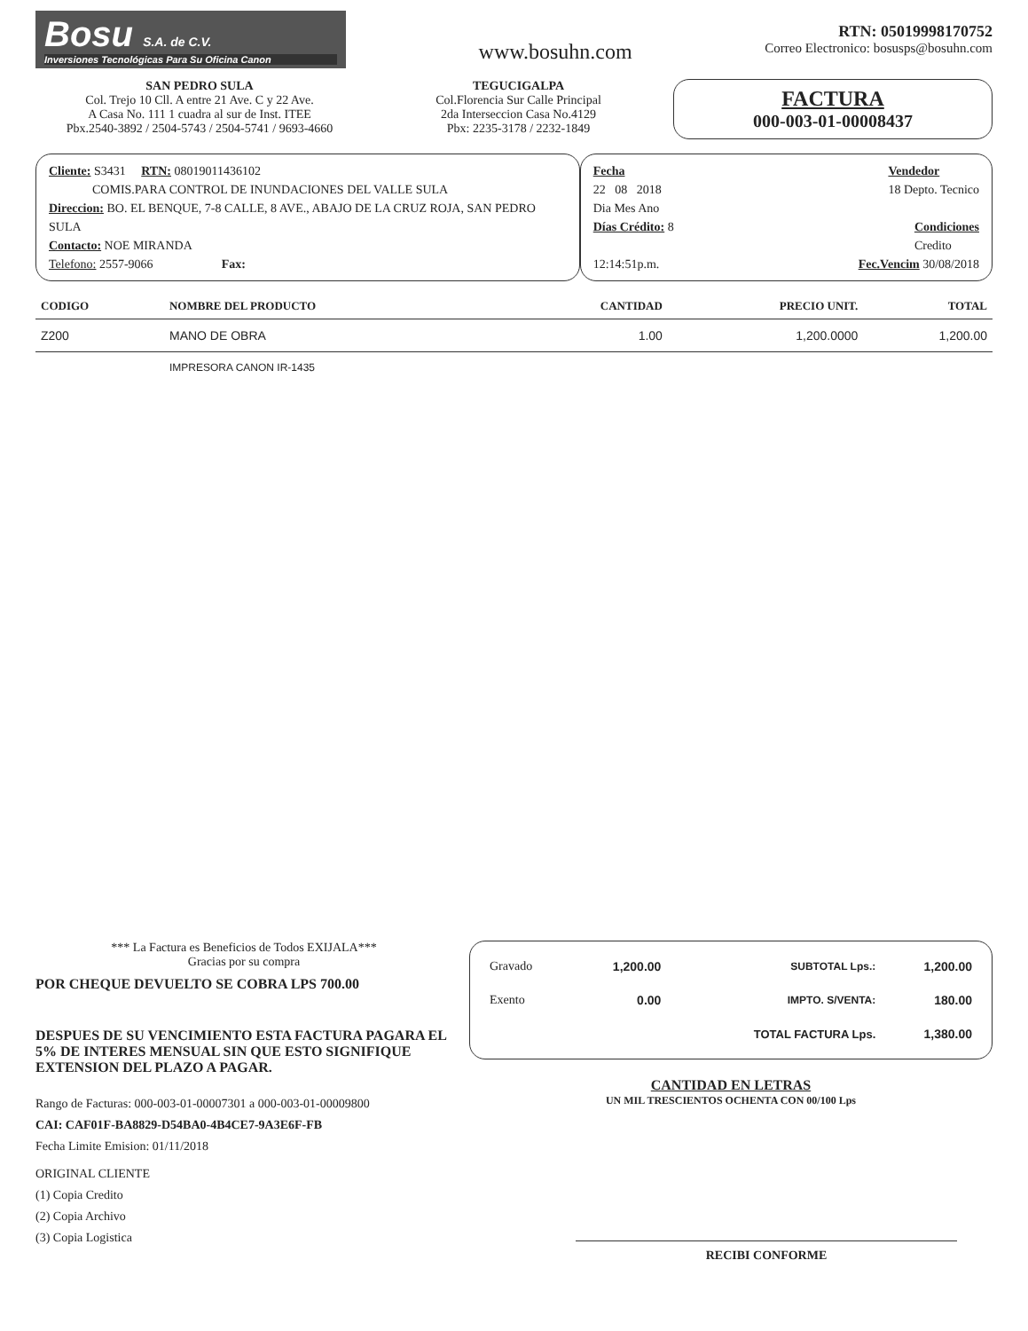Bosu S.A. de C.V.
Inversiones Tecnológicas Para Su Oficina Canon
www.bosuhn.com
RTN: 05019998170752
Correo Electronico: bosusps@bosuhn.com
SAN PEDRO SULA
Col. Trejo 10 Cll. A entre 21 Ave. C y 22 Ave.
A Casa No. 111 1 cuadra al sur de Inst. ITEE
Pbx.2540-3892 / 2504-5743 / 2504-5741 / 9693-4660
TEGUCIGALPA
Col.Florencia Sur Calle Principal
2da Interseccion Casa No.4129
Pbx: 2235-3178 / 2232-1849
FACTURA
000-003-01-00008437
Cliente: S3431 RTN: 08019011436102
COMIS.PARA CONTROL DE INUNDACIONES DEL VALLE SULA
Direccion: BO. EL BENQUE, 7-8 CALLE, 8 AVE., ABAJO DE LA CRUZ ROJA, SAN PEDRO SULA
Contacto: NOE MIRANDA
Telefono: 2557-9066 Fax:
Fecha
22 08 2018
Dia Mes Ano
Vendedor
18 Depto. Tecnico
Días Crédito: 8 Condiciones
Credito
12:14:51p.m. Fec.Vencim 30/08/2018
| CODIGO | NOMBRE DEL PRODUCTO | CANTIDAD | PRECIO UNIT. | TOTAL |
| --- | --- | --- | --- | --- |
| Z200 | MANO DE OBRA | 1.00 | 1,200.0000 | 1,200.00 |
| | IMPRESORA CANON IR-1435 | | | |
*** La Factura es Beneficios de Todos EXIJALA***
Gracias por su compra
POR CHEQUE DEVUELTO SE COBRA LPS 700.00
DESPUES DE SU VENCIMIENTO ESTA FACTURA PAGARA EL 5% DE INTERES MENSUAL SIN QUE ESTO SIGNIFIQUE EXTENSION DEL PLAZO A PAGAR.
Rango de Facturas: 000-003-01-00007301 a 000-003-01-00009800
CAI: CAF01F-BA8829-D54BA0-4B4CE7-9A3E6F-FB
Fecha Limite Emision: 01/11/2018
ORIGINAL CLIENTE
(1) Copia Credito
(2) Copia Archivo
(3) Copia Logistica
| Gravado | 1,200.00 | SUBTOTAL Lps.: | 1,200.00 |
| Exento | 0.00 | IMPTO. S/VENTA: | 180.00 |
| | | TOTAL FACTURA Lps. | 1,380.00 |
CANTIDAD EN LETRAS
UN MIL TRESCIENTOS OCHENTA CON 00/100 Lps
RECIBI CONFORME